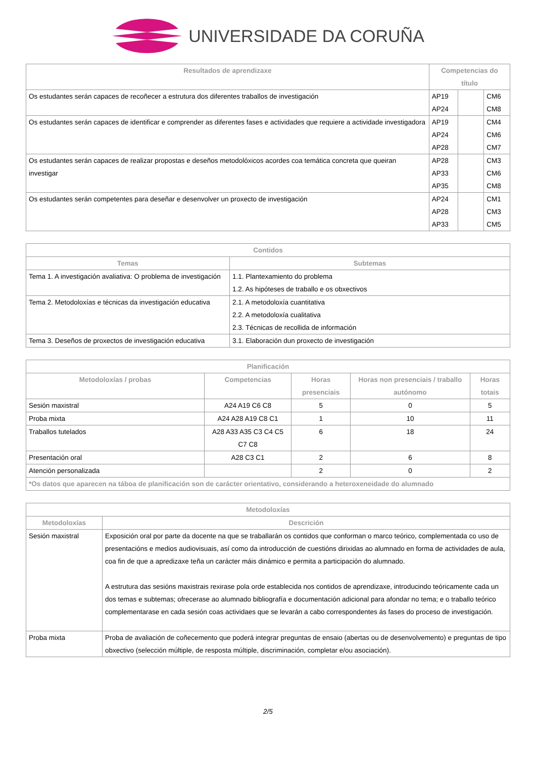UNIVERSIDADE DA CORUÑA
| Resultados de aprendizaxe | Competencias do título | | |
| --- | --- | --- | --- |
| Os estudantes serán capaces de recoñecer a estrutura dos diferentes traballos de investigación | AP19 AP24 | | CM6 CM8 |
| Os estudantes serán capaces de identificar e comprender as diferentes fases e actividades que requiere a actividade investigadora | AP19 AP24 AP28 | | CM4 CM6 CM7 |
| Os estudantes serán capaces de realizar propostas e deseños metodolóxicos acordes coa temática concreta que queiran investigar | AP28 AP33 AP35 | | CM3 CM6 CM8 |
| Os estudantes serán competentes para deseñar e desenvolver un proxecto de investigación | AP24 AP28 AP33 | | CM1 CM3 CM5 |
| Contidos | |
| --- | --- |
| Temas | Subtemas |
| Tema 1. A investigación avaliativa: O problema de investigación | 1.1. Plantexamiento do problema 1.2. As hipóteses de traballo e os obxectivos |
| Tema 2. Metodoloxías e técnicas da investigación educativa | 2.1. A metodoloxía cuantitativa 2.2. A metodoloxía cualitativa 2.3. Técnicas de recollida de información |
| Tema 3. Deseños de proxectos de investigación educativa | 3.1. Elaboración dun proxecto de investigación |
| Planificación | | | | |
| --- | --- | --- | --- | --- |
| Metodoloxías / probas | Competencias | Horas presenciais | Horas non presenciais / traballo autónomo | Horas totais |
| Sesión maxistral | A24 A19 C6 C8 | 5 | 0 | 5 |
| Proba mixta | A24 A28 A19 C8 C1 | 1 | 10 | 11 |
| Traballos tutelados | A28 A33 A35 C3 C4 C5 C7 C8 | 6 | 18 | 24 |
| Presentación oral | A28 C3 C1 | 2 | 6 | 8 |
| Atención personalizada | | 2 | 0 | 2 |
| *Os datos que aparecen na táboa de planificación son de carácter orientativo, considerando a heteroxeneidade do alumnado | | | | |
| Metodoloxías | |
| --- | --- |
| Metodoloxías | Descrición |
| Sesión maxistral | Exposición oral por parte da docente na que se traballarán os contidos que conforman o marco teórico, complementada co uso de presentacións e medios audiovisuais, así como da introducción de cuestións dirixidas ao alumnado en forma de actividades de aula, coa fin de que a apredizaxe teña un carácter máis dinámico e permita a participación do alumnado. A estrutura das sesións maxistrais rexirase pola orde establecida nos contidos de aprendizaxe, introducindo teóricamente cada un dos temas e subtemas; ofrecerase ao alumnado bibliografía e documentación adicional para afondar no tema; e o traballo teórico complementarase en cada sesión coas actividaes que se levarán a cabo correspondentes ás fases do proceso de investigación. |
| Proba mixta | Proba de avaliación de coñecemento que poderá integrar preguntas de ensaio (abertas ou de desenvolvemento) e preguntas de tipo obxectivo (selección múltiple, de resposta múltiple, discriminación, completar e/ou asociación). |
2/5